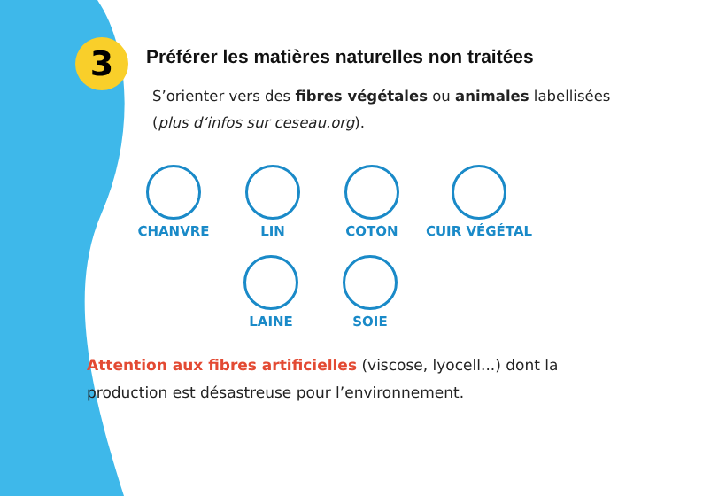3
Préférer les matières naturelles non traitées
S’orienter vers des fibres végétales ou animales labellisées (plus d‘infos sur ceseau.org).
CHANVRE LIN COTON CUIR VÉGÉTAL
LAINE SOIE
Attention aux fibres artificielles (viscose, lyocell...) dont la production est désastreuse pour l’environnement.